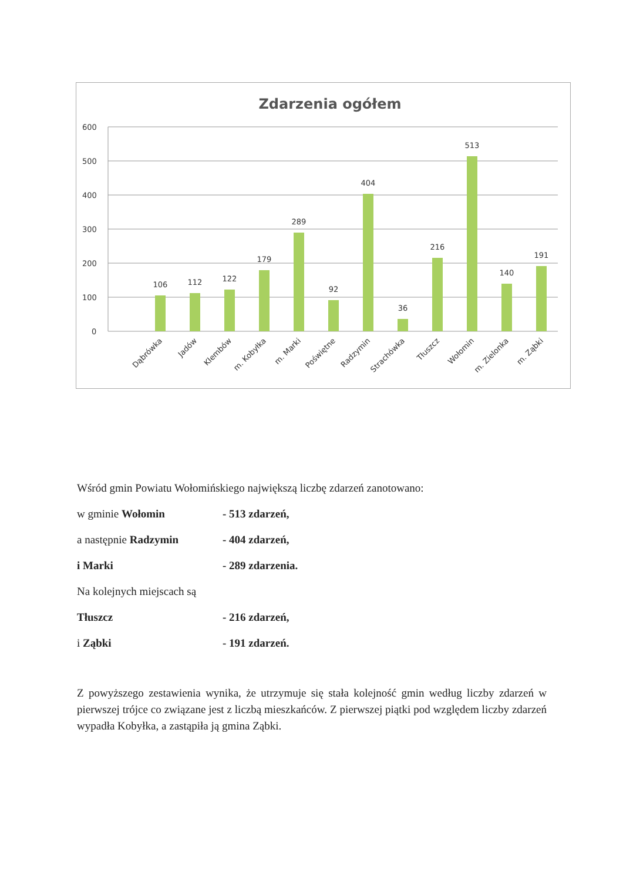Zdarzenia ogółem
600
500
400
300
200
100
0
106
112
122
179
289
92
404
36
216
513
140
191
Dąbrówka
Jadów
Klembów
m. Kobyłka
m. Marki
Poświętne
Radzymin
Strachówka
Tłuszcz
Wołomin
m. Zielonka
m. Ząbki
Wśród gmin Powiatu Wołomińskiego największą liczbę zdarzeń zanotowano:
w gminie Wołomin - 513 zdarzeń,
a następnie Radzymin - 404 zdarzeń,
i Marki - 289 zdarzenia.
Na kolejnych miejscach są
Tłuszcz - 216 zdarzeń,
i Ząbki - 191 zdarzeń.
Z powyższego zestawienia wynika, że utrzymuje się stała kolejność gmin według liczby zdarzeń w pierwszej trójce co związane jest z liczbą mieszkańców. Z pierwszej piątki pod względem liczby zdarzeń wypadła Kobyłka, a zastąpiła ją gmina Ząbki.